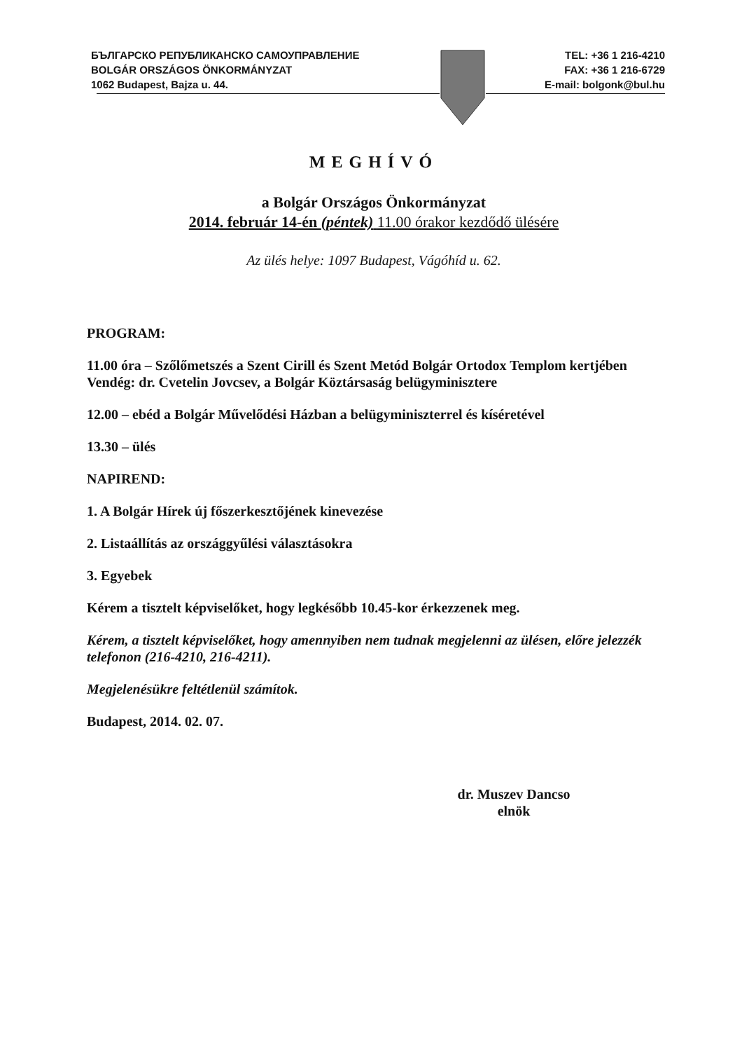БЪЛГАРСКО РЕПУБЛИКАНСКО САМОУПРАВЛЕНИЕ
BOLGÁR ORSZÁGOS ÖNKORMÁNYZAT
1062 Budapest, Bajza u. 44.
TEL: +36 1 216-4210
FAX: +36 1 216-6729
E-mail: bolgonk@bul.hu
MEGHÍVÓ
a Bolgár Országos Önkormányzat
2014. február 14-én (péntek) 11.00 órakor kezdődő ülésére
Az ülés helye: 1097 Budapest, Vágóhíd u. 62.
PROGRAM:
11.00 óra – Szőlőmetszés a Szent Cirill és Szent Metód Bolgár Ortodox Templom kertjében
Vendég: dr. Cvetelin Jovcsev, a Bolgár Köztársaság belügyminisztere
12.00 – ebéd a Bolgár Művelődési Házban a belügyminiszterrel és kíséretével
13.30 – ülés
NAPIREND:
1. A Bolgár Hírek új főszerkesztőjének kinevezése
2. Listaállítás az országgyűlési választásokra
3. Egyebek
Kérem a tisztelt képviselőket, hogy legkésőbb 10.45-kor érkezzenek meg.
Kérem, a tisztelt képviselőket, hogy amennyiben nem tudnak megjelenni az ülésen, előre jelezzék telefonon (216-4210, 216-4211).
Megjelenésükre feltétlenül számítok.
Budapest, 2014. 02. 07.
dr. Muszev Dancso
elnök